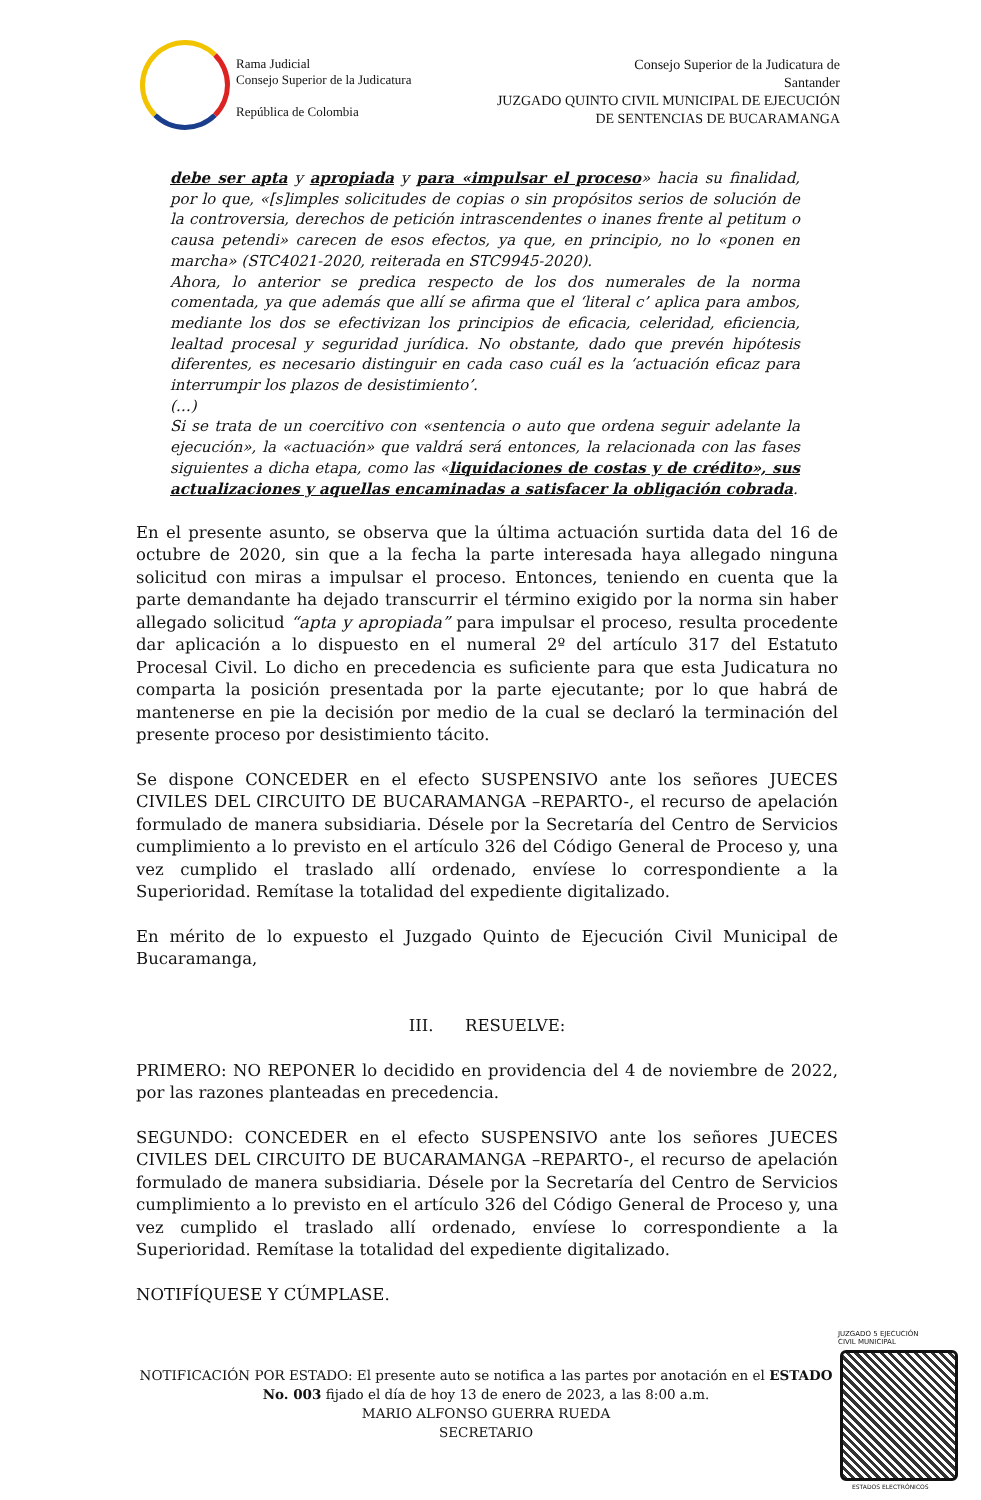Rama Judicial
Consejo Superior de la Judicatura
República de Colombia
Consejo Superior de la Judicatura de
Santander
JUZGADO QUINTO CIVIL MUNICIPAL DE EJECUCIÓN
DE SENTENCIAS DE BUCARAMANGA
debe ser apta y apropiada y para «impulsar el proceso» hacia su finalidad, por lo que, «[s]imples solicitudes de copias o sin propósitos serios de solución de la controversia, derechos de petición intrascendentes o inanes frente al petitum o causa petendi» carecen de esos efectos, ya que, en principio, no lo «ponen en marcha» (STC4021-2020, reiterada en STC9945-2020).
Ahora, lo anterior se predica respecto de los dos numerales de la norma comentada, ya que además que allí se afirma que el ‘literal c’ aplica para ambos, mediante los dos se efectivizan los principios de eficacia, celeridad, eficiencia, lealtad procesal y seguridad jurídica. No obstante, dado que prevén hipótesis diferentes, es necesario distinguir en cada caso cuál es la ‘actuación eficaz para interrumpir los plazos de desistimiento’.
(…)
Si se trata de un coercitivo con «sentencia o auto que ordena seguir adelante la ejecución», la «actuación» que valdrá será entonces, la relacionada con las fases siguientes a dicha etapa, como las «liquidaciones de costas y de crédito», sus actualizaciones y aquellas encaminadas a satisfacer la obligación cobrada.
En el presente asunto, se observa que la última actuación surtida data del 16 de octubre de 2020, sin que a la fecha la parte interesada haya allegado ninguna solicitud con miras a impulsar el proceso. Entonces, teniendo en cuenta que la parte demandante ha dejado transcurrir el término exigido por la norma sin haber allegado solicitud “apta y apropiada” para impulsar el proceso, resulta procedente dar aplicación a lo dispuesto en el numeral 2º del artículo 317 del Estatuto Procesal Civil. Lo dicho en precedencia es suficiente para que esta Judicatura no comparta la posición presentada por la parte ejecutante; por lo que habrá de mantenerse en pie la decisión por medio de la cual se declaró la terminación del presente proceso por desistimiento tácito.
Se dispone CONCEDER en el efecto SUSPENSIVO ante los señores JUECES CIVILES DEL CIRCUITO DE BUCARAMANGA –REPARTO-, el recurso de apelación formulado de manera subsidiaria. Désele por la Secretaría del Centro de Servicios cumplimiento a lo previsto en el artículo 326 del Código General de Proceso y, una vez cumplido el traslado allí ordenado, envíese lo correspondiente a la Superioridad. Remítase la totalidad del expediente digitalizado.
En mérito de lo expuesto el Juzgado Quinto de Ejecución Civil Municipal de Bucaramanga,
III. RESUELVE:
PRIMERO: NO REPONER lo decidido en providencia del 4 de noviembre de 2022, por las razones planteadas en precedencia.
SEGUNDO: CONCEDER en el efecto SUSPENSIVO ante los señores JUECES CIVILES DEL CIRCUITO DE BUCARAMANGA –REPARTO-, el recurso de apelación formulado de manera subsidiaria. Désele por la Secretaría del Centro de Servicios cumplimiento a lo previsto en el artículo 326 del Código General de Proceso y, una vez cumplido el traslado allí ordenado, envíese lo correspondiente a la Superioridad. Remítase la totalidad del expediente digitalizado.
NOTIFÍQUESE Y CÚMPLASE.
NOTIFICACIÓN POR ESTADO: El presente auto se notifica a las partes por anotación en el ESTADO No. 003 fijado el día de hoy 13 de enero de 2023, a las 8:00 a.m.
MARIO ALFONSO GUERRA RUEDA
SECRETARIO
JUZGADO 5 EJECUCIÓN
CIVIL MUNICIPAL
ESTADOS ELECTRÓNICOS